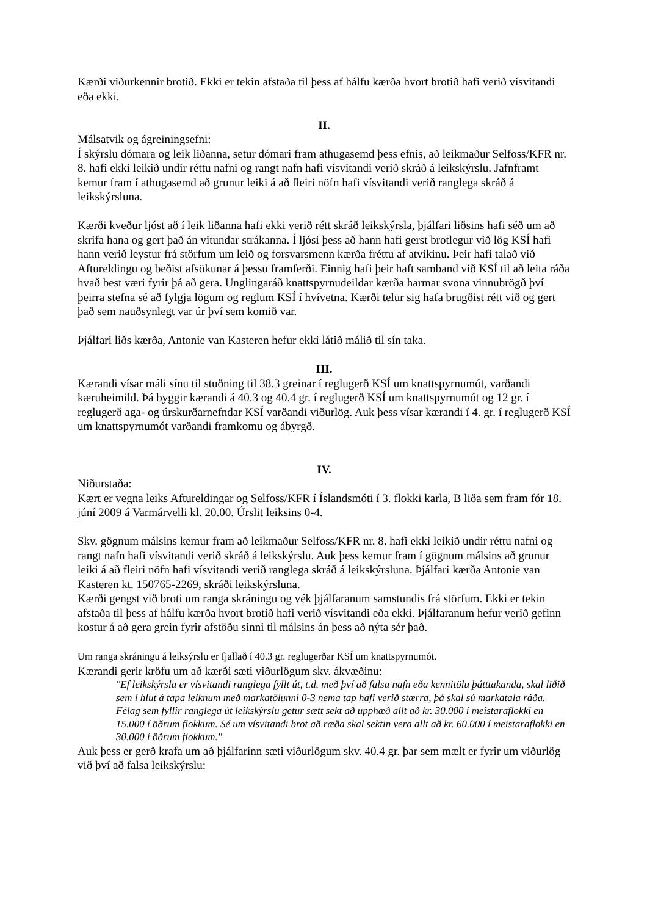Kærði viðurkennir brotið. Ekki er tekin afstaða til þess af hálfu kærða hvort brotið hafi verið vísvitandi eða ekki.
II.
Málsatvik og ágreiningsefni:
Í skýrslu dómara og leik liðanna, setur dómari fram athugasemd þess efnis, að leikmaður Selfoss/KFR nr. 8. hafi ekki leikið undir réttu nafni og rangt nafn hafi vísvitandi verið skráð á leikskýrslu. Jafnframt kemur fram í athugasemd að grunur leiki á að fleiri nöfn hafi vísvitandi verið ranglega skráð á leikskýrsluna.
Kærði kveður ljóst að í leik liðanna hafi ekki verið rétt skráð leikskýrsla, þjálfari liðsins hafi séð um að skrifa hana og gert það án vitundar strákanna. Í ljósi þess að hann hafi gerst brotlegur við lög KSÍ hafi hann verið leystur frá störfum um leið og forsvarsmenn kærða fréttu af atvikinu. Þeir hafi talað við Aftureldingu og beðist afsökunar á þessu framferði. Einnig hafi þeir haft samband við KSÍ til að leita ráða hvað best væri fyrir þá að gera. Unglingaráð knattspyrnudeildar kærða harmar svona vinnubrögð því þeirra stefna sé að fylgja lögum og reglum KSÍ í hvívetna. Kærði telur sig hafa brugðist rétt við og gert það sem nauðsynlegt var úr því sem komið var.
Þjálfari liðs kærða, Antonie van Kasteren hefur ekki látið málið til sín taka.
III.
Kærandi vísar máli sínu til stuðning til 38.3 greinar í reglugerð KSÍ um knattspyrnumót, varðandi kæruheimild. Þá byggir kærandi á 40.3 og 40.4 gr. í reglugerð KSÍ um knattspyrnumót og 12 gr. í reglugerð aga- og úrskurðarnefndar KSÍ varðandi viðurlög. Auk þess vísar kærandi í 4. gr. í reglugerð KSÍ um knattspyrnumót varðandi framkomu og ábyrgð.
IV.
Niðurstaða:
Kært er vegna leiks Aftureldingar og Selfoss/KFR í Íslandsmóti í 3. flokki karla, B liða sem fram fór 18. júní 2009 á Varmárvelli kl. 20.00. Úrslit leiksins 0-4.
Skv. gögnum málsins kemur fram að leikmaður Selfoss/KFR nr. 8. hafi ekki leikið undir réttu nafni og rangt nafn hafi vísvitandi verið skráð á leikskýrslu. Auk þess kemur fram í gögnum málsins að grunur leiki á að fleiri nöfn hafi vísvitandi verið ranglega skráð á leikskýrsluna. Þjálfari kærða Antonie van Kasteren kt. 150765-2269, skráði leikskýrsluna.
Kærði gengst við broti um ranga skráningu og vék þjálfaranum samstundis frá störfum. Ekki er tekin afstaða til þess af hálfu kærða hvort brotið hafi verið vísvitandi eða ekki. Þjálfaranum hefur verið gefinn kostur á að gera grein fyrir afstöðu sinni til málsins án þess að nýta sér það.
Um ranga skráningu á leiksýrslu er fjallað í 40.3 gr. reglugerðar KSÍ um knattspyrnumót.
Kærandi gerir kröfu um að kærði sæti viðurlögum skv. ákvæðinu:
"Ef leikskýrsla er vísvitandi ranglega fyllt út, t.d. með því að falsa nafn eða kennitölu þátttakanda, skal liðið sem í hlut á tapa leiknum með markatölunni 0-3 nema tap hafi verið stærra, þá skal sú markatala ráða. Félag sem fyllir ranglega út leikskýrslu getur sætt sekt að upphæð allt að kr. 30.000 í meistaraflokki en 15.000 í öðrum flokkum. Sé um vísvitandi brot að ræða skal sektin vera allt að kr. 60.000 í meistaraflokki en 30.000 í öðrum flokkum."
Auk þess er gerð krafa um að þjálfarinn sæti viðurlögum skv. 40.4 gr. þar sem mælt er fyrir um viðurlög við því að falsa leikskýrslu: